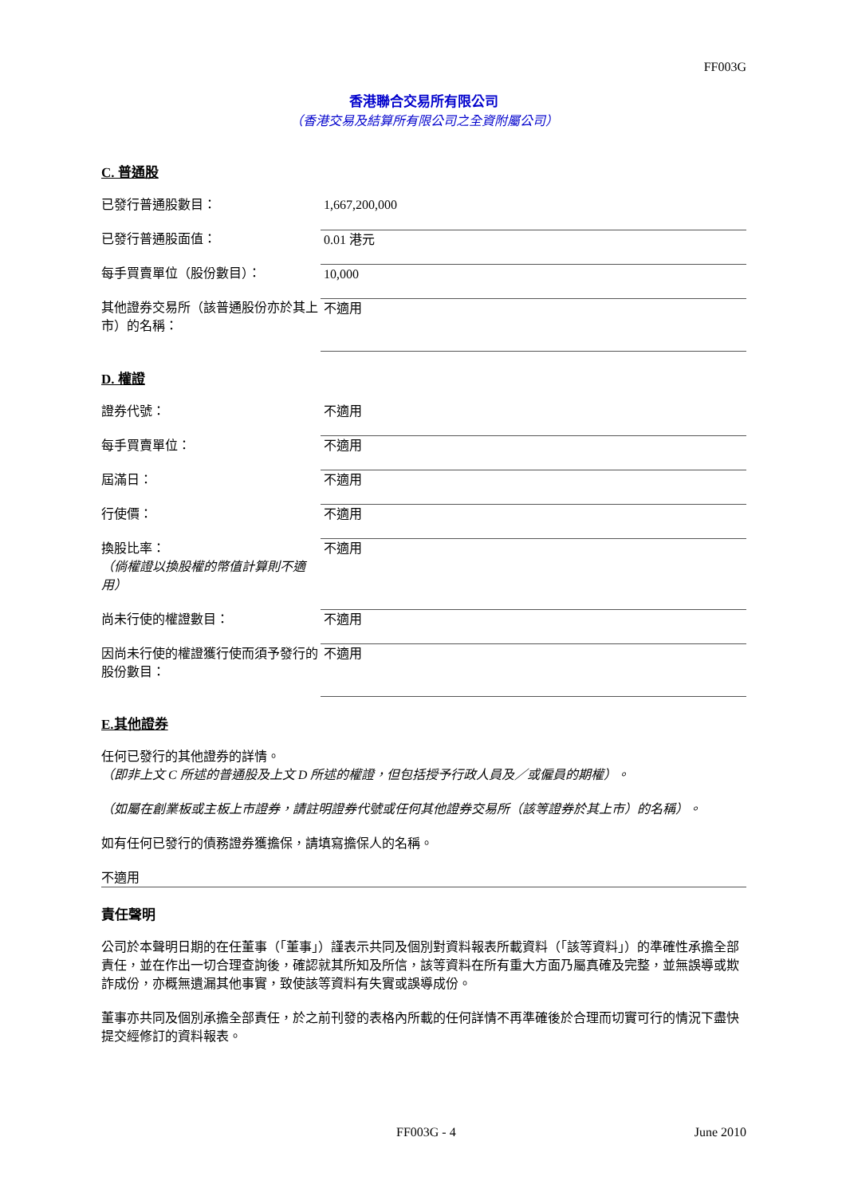FF003G
香港聯合交易所有限公司
（香港交易及結算所有限公司之全資附屬公司）
C. 普通股
| 已發行普通股數目： | 1,667,200,000 |
| 已發行普通股面值： | 0.01 港元 |
| 每手買賣單位（股份數目）： | 10,000 |
| 其他證券交易所（該普通股份亦於其上市）的名稱： | 不適用 |
D. 權證
| 證券代號： | 不適用 |
| 每手買賣單位： | 不適用 |
| 屆滿日： | 不適用 |
| 行使價： | 不適用 |
| 換股比率： （倘權證以換股權的幣值計算則不適用） | 不適用 |
| 尚未行使的權證數目： | 不適用 |
| 因尚未行使的權證獲行使而須予發行的股份數目： | 不適用 |
E.其他證券
任何已發行的其他證券的詳情。
（即非上文 C 所述的普通股及上文 D 所述的權證，但包括授予行政人員及／或僱員的期權）。
（如屬在創業板或主板上市證券，請註明證券代號或任何其他證券交易所（該等證券於其上市）的名稱）。
如有任何已發行的債務證券獲擔保，請填寫擔保人的名稱。
不適用
責任聲明
公司於本聲明日期的在任董事（「董事」）謹表示共同及個別對資料報表所載資料（「該等資料」）的準確性承擔全部責任，並在作出一切合理查詢後，確認就其所知及所信，該等資料在所有重大方面乃屬真確及完整，並無誤導或欺詐成份，亦概無遺漏其他事實，致使該等資料有失實或誤導成份。
董事亦共同及個別承擔全部責任，於之前刊發的表格內所載的任何詳情不再準確後於合理而切實可行的情況下盡快提交經修訂的資料報表。
FF003G - 4 June 2010